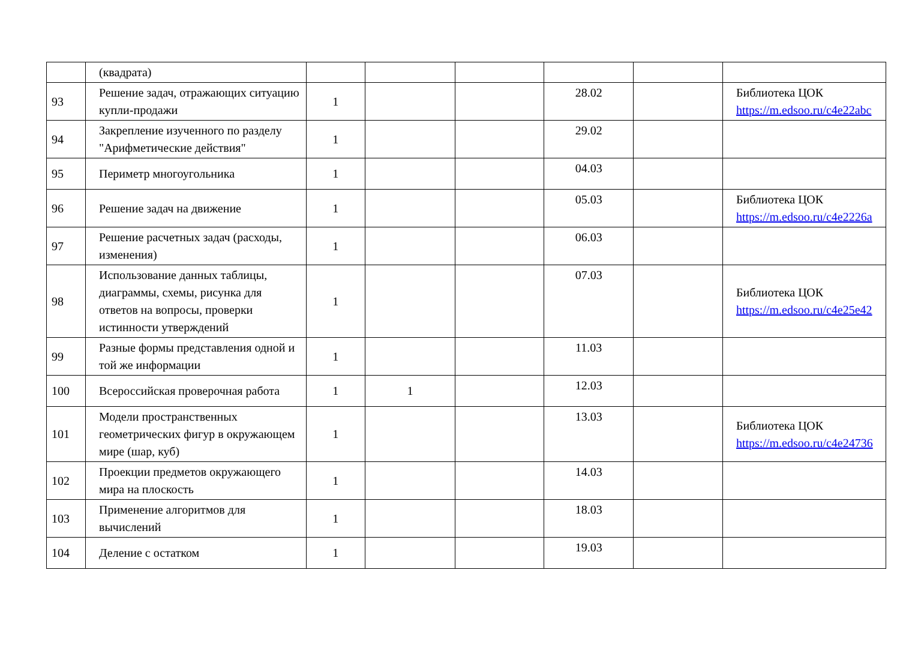| | (квадрата) | | | | | | |
| 93 | Решение задач, отражающих ситуацию купли-продажи | 1 | | | 28.02 | | Библиотека ЦОК https://m.edsoo.ru/c4e22abc |
| 94 | Закрепление изученного по разделу "Арифметические действия" | 1 | | | 29.02 | | |
| 95 | Периметр многоугольника | 1 | | | 04.03 | | |
| 96 | Решение задач на движение | 1 | | | 05.03 | | Библиотека ЦОК https://m.edsoo.ru/c4e2226a |
| 97 | Решение расчетных задач (расходы, изменения) | 1 | | | 06.03 | | |
| 98 | Использование данных таблицы, диаграммы, схемы, рисунка для ответов на вопросы, проверки истинности утверждений | 1 | | | 07.03 | | Библиотека ЦОК https://m.edsoo.ru/c4e25e42 |
| 99 | Разные формы представления одной и той же информации | 1 | | | 11.03 | | |
| 100 | Всероссийская проверочная работа | 1 | 1 | | 12.03 | | |
| 101 | Модели пространственных геометрических фигур в окружающем мире (шар, куб) | 1 | | | 13.03 | | Библиотека ЦОК https://m.edsoo.ru/c4e24736 |
| 102 | Проекции предметов окружающего мира на плоскость | 1 | | | 14.03 | | |
| 103 | Применение алгоритмов для вычислений | 1 | | | 18.03 | | |
| 104 | Деление с остатком | 1 | | | 19.03 | | |